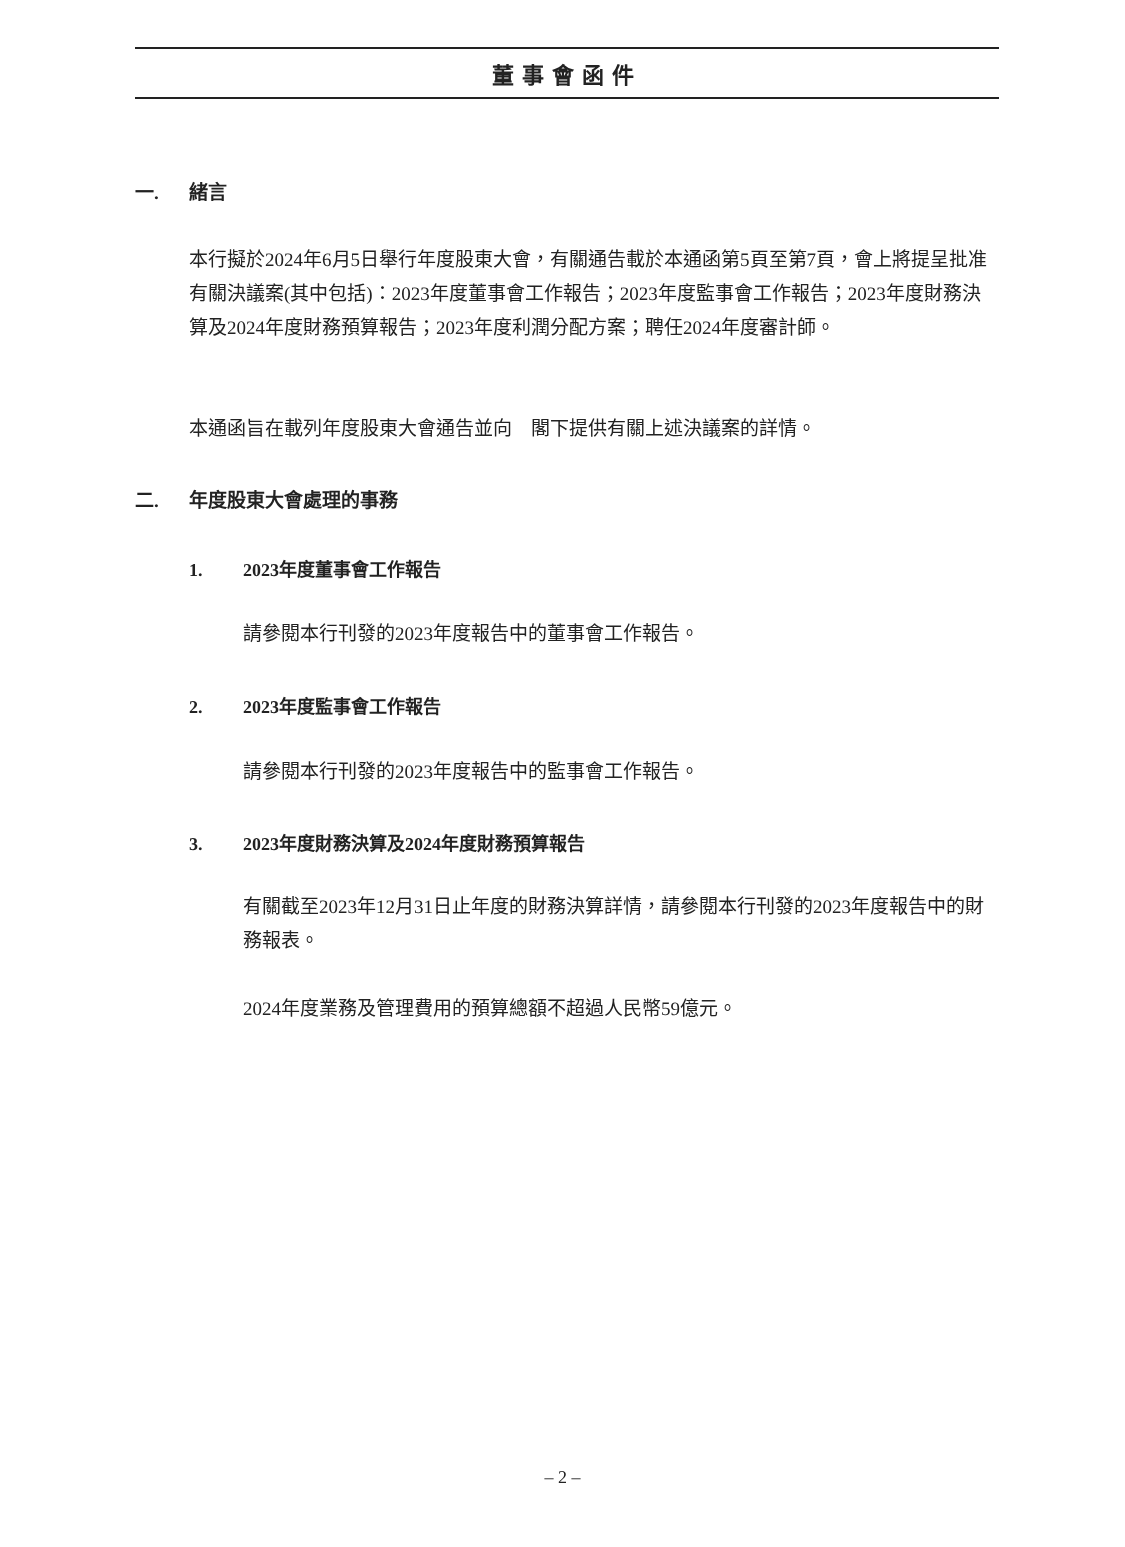董事會函件
一. 緒言
本行擬於2024年6月5日舉行年度股東大會，有關通告載於本通函第5頁至第7頁，會上將提呈批准有關決議案(其中包括)：2023年度董事會工作報告；2023年度監事會工作報告；2023年度財務決算及2024年度財務預算報告；2023年度利潤分配方案；聘任2024年度審計師。
本通函旨在載列年度股東大會通告並向　閣下提供有關上述決議案的詳情。
二. 年度股東大會處理的事務
1. 2023年度董事會工作報告
請參閱本行刊發的2023年度報告中的董事會工作報告。
2. 2023年度監事會工作報告
請參閱本行刊發的2023年度報告中的監事會工作報告。
3. 2023年度財務決算及2024年度財務預算報告
有關截至2023年12月31日止年度的財務決算詳情，請參閱本行刊發的2023年度報告中的財務報表。
2024年度業務及管理費用的預算總額不超過人民幣59億元。
– 2 –